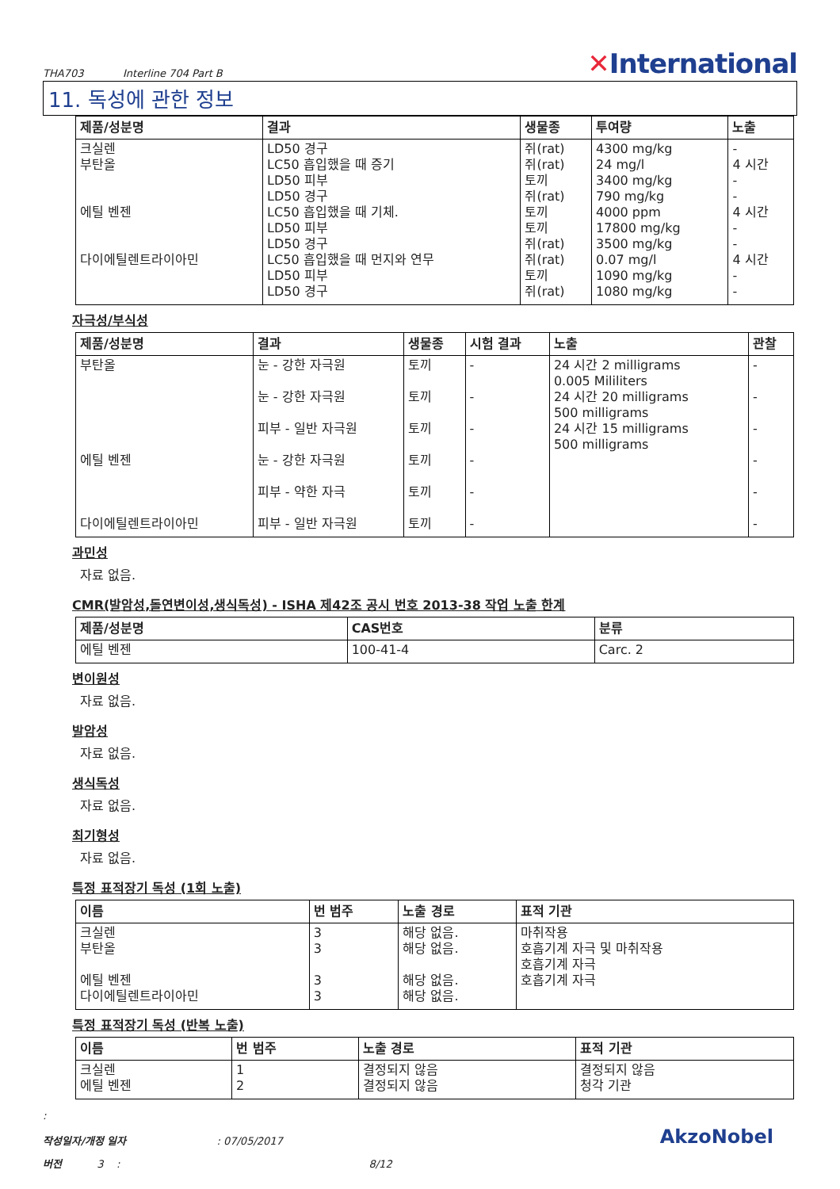THA703 Interline 704 Part B
✕International
11. 독성에 관한 정보
| 제품/성분명 | 결과 | 생물종 | 투여량 | 노출 |
| --- | --- | --- | --- | --- |
| 크실렌 부탄올 에틸 벤젠 다이에틸렌트라이아민 | LD50 경구 LC50 흡입했을 때 증기 LD50 피부 LD50 경구 LC50 흡입했을 때 기체. LD50 피부 LD50 경구 LC50 흡입했을 때 먼지와 연무 LD50 피부 LD50 경구 | 쥐(rat) 쥐(rat) 토끼 쥐(rat) 토끼 토끼 쥐(rat) 쥐(rat) 토끼 쥐(rat) | 4300 mg/kg 24 mg/l 3400 mg/kg 790 mg/kg 4000 ppm 17800 mg/kg 3500 mg/kg 0.07 mg/l 1090 mg/kg 1080 mg/kg | - 4 시간 - - 4 시간 - - 4 시간 - - |
자극성/부식성
| 제품/성분명 | 결과 | 생물종 | 시험 결과 | 노출 | 관찰 |
| --- | --- | --- | --- | --- | --- |
| 부탄올 에틸 벤젠 다이에틸렌트라이아민 | 눈 - 강한 자극원 눈 - 강한 자극원 피부 - 일반 자극원 눈 - 강한 자극원 피부 - 약한 자극 피부 - 일반 자극원 | 토끼 토끼 토끼 토끼 토끼 토끼 | - - - - - - | 24 시간 2 milligrams 0.005 Mililiters 24 시간 20 milligrams 500 milligrams 24 시간 15 milligrams 500 milligrams | - - - - - - |
과민성
자료 없음.
CMR(발암성,돌연변이성,생식독성) - ISHA 제42조 공시 번호 2013-38 작업 노출 한계
| 제품/성분명 | CAS번호 | 분류 |
| --- | --- | --- |
| 에틸 벤젠 | 100-41-4 | Carc. 2 |
변이원성
자료 없음.
발암성
자료 없음.
생식독성
자료 없음.
최기형성
자료 없음.
특정 표적장기 독성 (1회 노출)
| 이름 | 번 범주 | 노출 경로 | 표적 기관 |
| --- | --- | --- | --- |
| 크실렌 부탄올 에틸 벤젠 다이에틸렌트라이아민 | 3 3 3 3 | 해당 없음. 해당 없음. 해당 없음. 해당 없음. | 마취작용 호흡기계 자극 및 마취작용 호흡기계 자극 호흡기계 자극 |
특정 표적장기 독성 (반복 노출)
| 이름 | 번 범주 | 노출 경로 | 표적 기관 |
| --- | --- | --- | --- |
| 크실렌 에틸 벤젠 | 1 2 | 결정되지 않음 결정되지 않음 | 결정되지 않음 청각 기관 |
:
작성일자/개정 일자 : 07/05/2017
버전 3 : 8/12
AkzoNobel